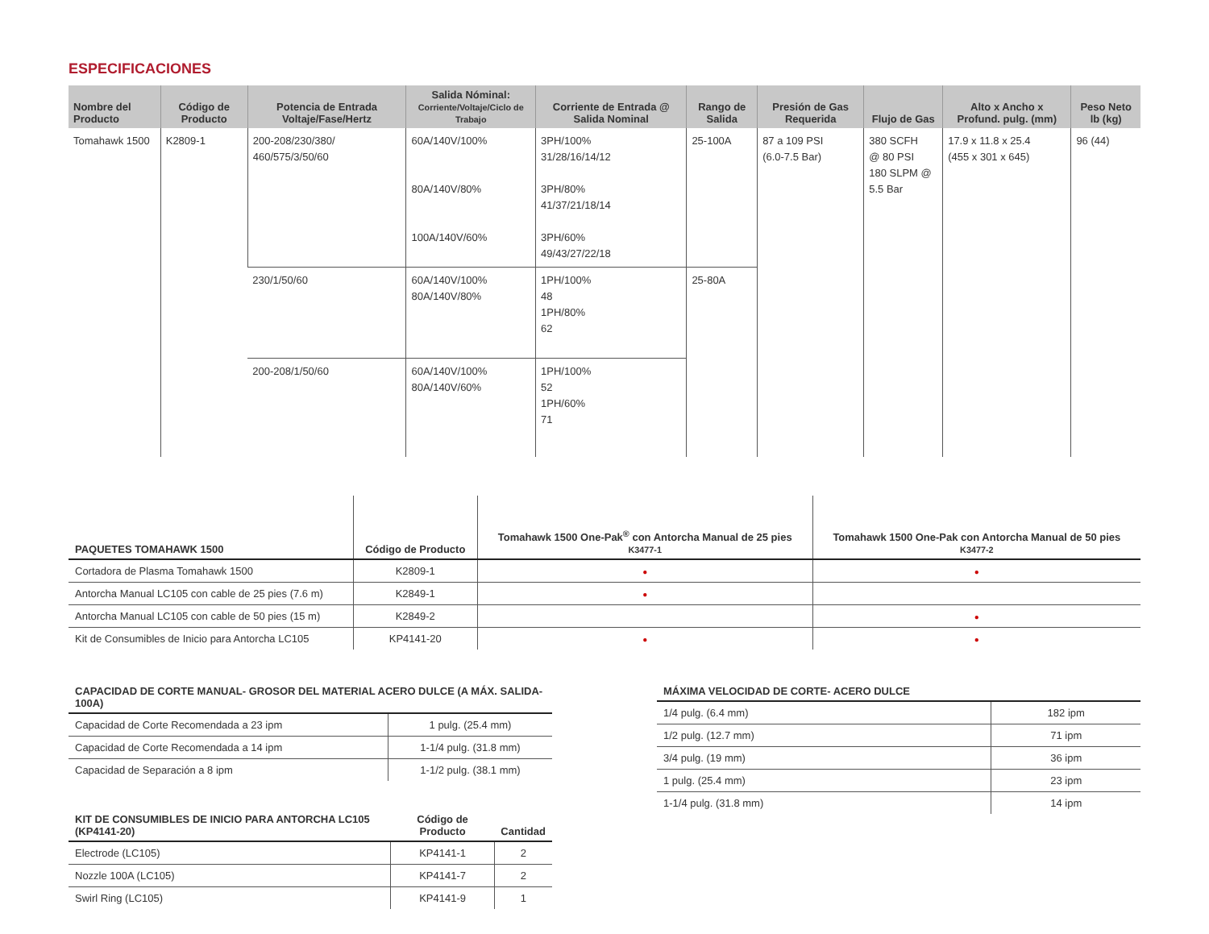ESPECIFICACIONES
| Nombre del Producto | Código de Producto | Potencia de Entrada Voltaje/Fase/Hertz | Salida Nóminal: Corriente/Voltaje/Ciclo de Trabajo | Corriente de Entrada @ Salida Nominal | Rango de Salida | Presión de Gas Requerida | Flujo de Gas | Alto x Ancho x Profund. pulg. (mm) | Peso Neto lb (kg) |
| --- | --- | --- | --- | --- | --- | --- | --- | --- | --- |
| Tomahawk 1500 | K2809-1 | 200-208/230/380/ 460/575/3/50/60 | 60A/140V/100% 80A/140V/80% 100A/140V/60% | 3PH/100% 31/28/16/14/12 3PH/80% 41/37/21/18/14 3PH/60% 49/43/27/22/18 | 25-100A | 87 a 109 PSI (6.0-7.5 Bar) | 380 SCFH @ 80 PSI 180 SLPM @ 5.5 Bar | 17.9 x 11.8 x 25.4 (455 x 301 x 645) | 96 (44) |
| | | 230/1/50/60 | 60A/140V/100% 80A/140V/80% | 1PH/100% 48 1PH/80% 62 | 25-80A | | | | |
| | | 200-208/1/50/60 | 60A/140V/100% 80A/140V/60% | 1PH/100% 52 1PH/60% 71 | | | | | |
| PAQUETES TOMAHAWK 1500 | Código de Producto | Tomahawk 1500 One-Pak<sup>®</sup> con Antorcha Manual de 25 pies K3477-1 | Tomahawk 1500 One-Pak con Antorcha Manual de 50 pies K3477-2 |
| --- | --- | --- | --- |
| Cortadora de Plasma Tomahawk 1500 | K2809-1 | ● | ● |
| Antorcha Manual LC105 con cable de 25 pies (7.6 m) | K2849-1 | ● | |
| Antorcha Manual LC105 con cable de 50 pies (15 m) | K2849-2 | | ● |
| Kit de Consumibles de Inicio para Antorcha LC105 | KP4141-20 | ● | ● |
| CAPACIDAD DE CORTE MANUAL- GROSOR DEL MATERIAL ACERO DULCE (A MÁX. SALIDA-100A) | |
| --- | --- |
| Capacidad de Corte Recomendada a 23 ipm | 1 pulg. (25.4 mm) |
| Capacidad de Corte Recomendada a 14 ipm | 1-1/4 pulg. (31.8 mm) |
| Capacidad de Separación a 8 ipm | 1-1/2 pulg. (38.1 mm) |
| KIT DE CONSUMIBLES DE INICIO PARA ANTORCHA LC105 (KP4141-20) | Código de Producto | Cantidad |
| --- | --- | --- |
| Electrode (LC105) | KP4141-1 | 2 |
| Nozzle 100A (LC105) | KP4141-7 | 2 |
| Swirl Ring (LC105) | KP4141-9 | 1 |
| MÁXIMA VELOCIDAD DE CORTE- ACERO DULCE | |
| --- | --- |
| 1/4 pulg. (6.4 mm) | 182 ipm |
| 1/2 pulg. (12.7 mm) | 71 ipm |
| 3/4 pulg. (19 mm) | 36 ipm |
| 1 pulg. (25.4 mm) | 23 ipm |
| 1-1/4 pulg. (31.8 mm) | 14 ipm |